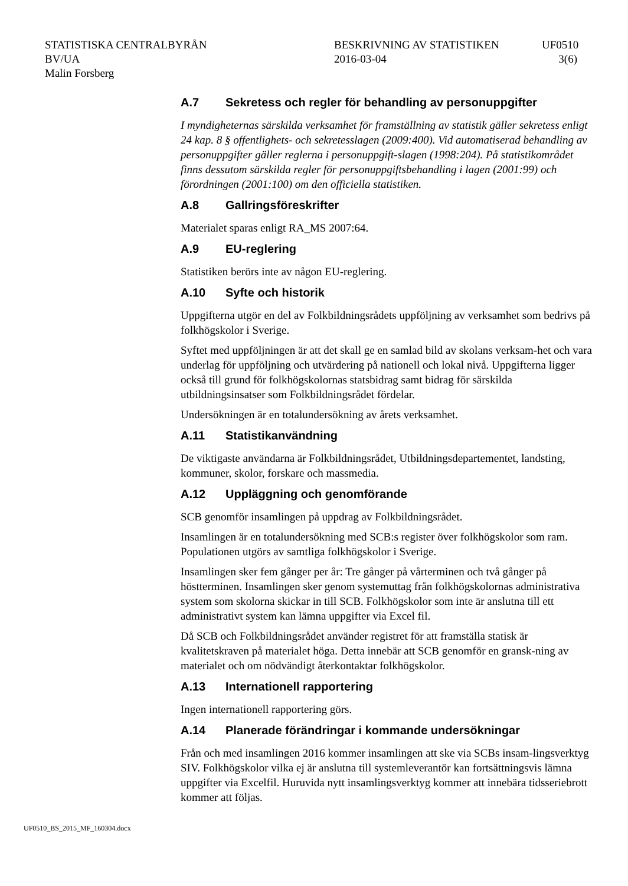STATISTISKA CENTRALBYRÅN
BV/UA
Malin Forsberg
BESKRIVNING AV STATISTIKEN
2016-03-04
UF0510
3(6)
A.7 Sekretess och regler för behandling av personuppgifter
I myndigheternas särskilda verksamhet för framställning av statistik gäller sekretess enligt 24 kap. 8 § offentlighets- och sekretesslagen (2009:400). Vid automatiserad behandling av personuppgifter gäller reglerna i personuppgift-slagen (1998:204). På statistikområdet finns dessutom särskilda regler för personuppgiftsbehandling i lagen (2001:99) och förordningen (2001:100) om den officiella statistiken.
A.8 Gallringsföreskrifter
Materialet sparas enligt RA_MS 2007:64.
A.9 EU-reglering
Statistiken berörs inte av någon EU-reglering.
A.10 Syfte och historik
Uppgifterna utgör en del av Folkbildningsrådets uppföljning av verksamhet som bedrivs på folkhögskolor i Sverige.
Syftet med uppföljningen är att det skall ge en samlad bild av skolans verksam-het och vara underlag för uppföljning och utvärdering på nationell och lokal nivå. Uppgifterna ligger också till grund för folkhögskolornas statsbidrag samt bidrag för särskilda utbildningsinsatser som Folkbildningsrådet fördelar.
Undersökningen är en totalundersökning av årets verksamhet.
A.11 Statistikanvändning
De viktigaste användarna är Folkbildningsrådet, Utbildningsdepartementet, landsting, kommuner, skolor, forskare och massmedia.
A.12 Uppläggning och genomförande
SCB genomför insamlingen på uppdrag av Folkbildningsrådet.
Insamlingen är en totalundersökning med SCB:s register över folkhögskolor som ram. Populationen utgörs av samtliga folkhögskolor i Sverige.
Insamlingen sker fem gånger per år: Tre gånger på vårterminen och två gånger på höstterminen. Insamlingen sker genom systemuttag från folkhögskolornas administrativa system som skolorna skickar in till SCB. Folkhögskolor som inte är anslutna till ett administrativt system kan lämna uppgifter via Excel fil.
Då SCB och Folkbildningsrådet använder registret för att framställa statisk är kvalitetskraven på materialet höga. Detta innebär att SCB genomför en gransk-ning av materialet och om nödvändigt återkontaktar folkhögskolor.
A.13 Internationell rapportering
Ingen internationell rapportering görs.
A.14 Planerade förändringar i kommande undersökningar
Från och med insamlingen 2016 kommer insamlingen att ske via SCBs insam-lingsverktyg SIV. Folkhögskolor vilka ej är anslutna till systemleverantör kan fortsättningsvis lämna uppgifter via Excelfil. Huruvida nytt insamlingsverktyg kommer att innebära tidsseriebrott kommer att följas.
UF0510_BS_2015_MF_160304.docx